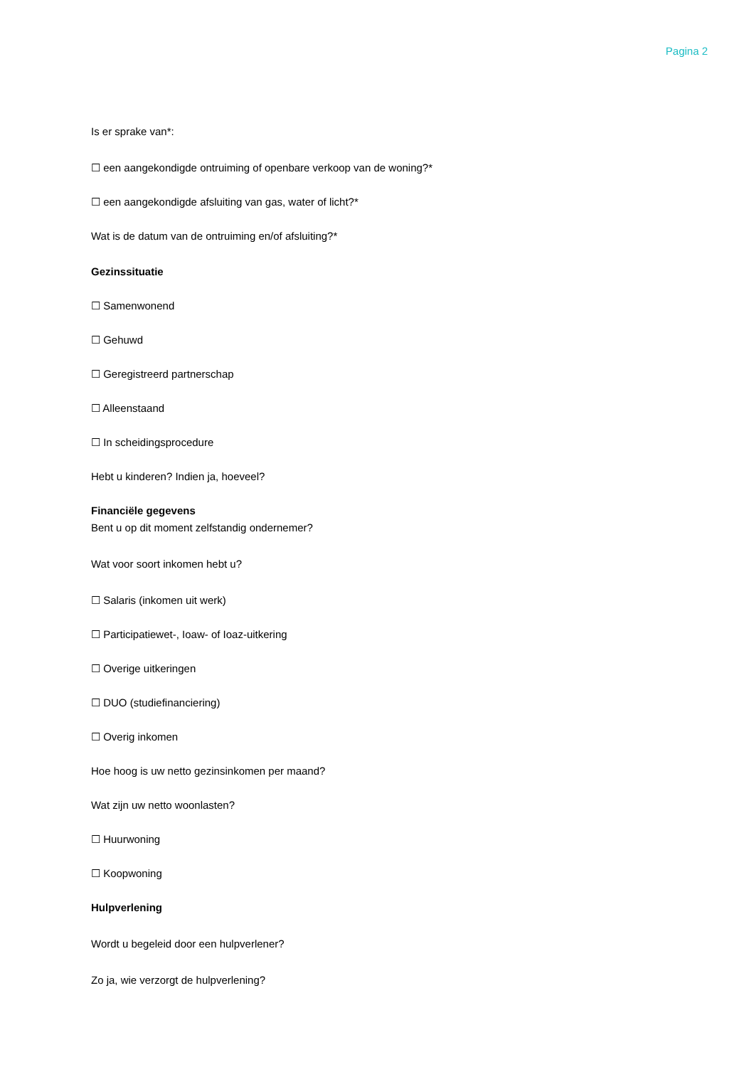Pagina 2
Is er sprake van*:
☐ een aangekondigde ontruiming of openbare verkoop van de woning?*
☐ een aangekondigde afsluiting van gas, water of licht?*
Wat is de datum van de ontruiming en/of afsluiting?*
Gezinssituatie
☐ Samenwonend
☐ Gehuwd
☐ Geregistreerd partnerschap
☐ Alleenstaand
☐ In scheidingsprocedure
Hebt u kinderen? Indien ja, hoeveel?
Financiële gegevens
Bent u op dit moment zelfstandig ondernemer?
Wat voor soort inkomen hebt u?
☐ Salaris (inkomen uit werk)
☐ Participatiewet-, Ioaw- of Ioaz-uitkering
☐ Overige uitkeringen
☐ DUO (studiefinanciering)
☐ Overig inkomen
Hoe hoog is uw netto gezinsinkomen per maand?
Wat zijn uw netto woonlasten?
☐ Huurwoning
☐ Koopwoning
Hulpverlening
Wordt u begeleid door een hulpverlener?
Zo ja, wie verzorgt de hulpverlening?